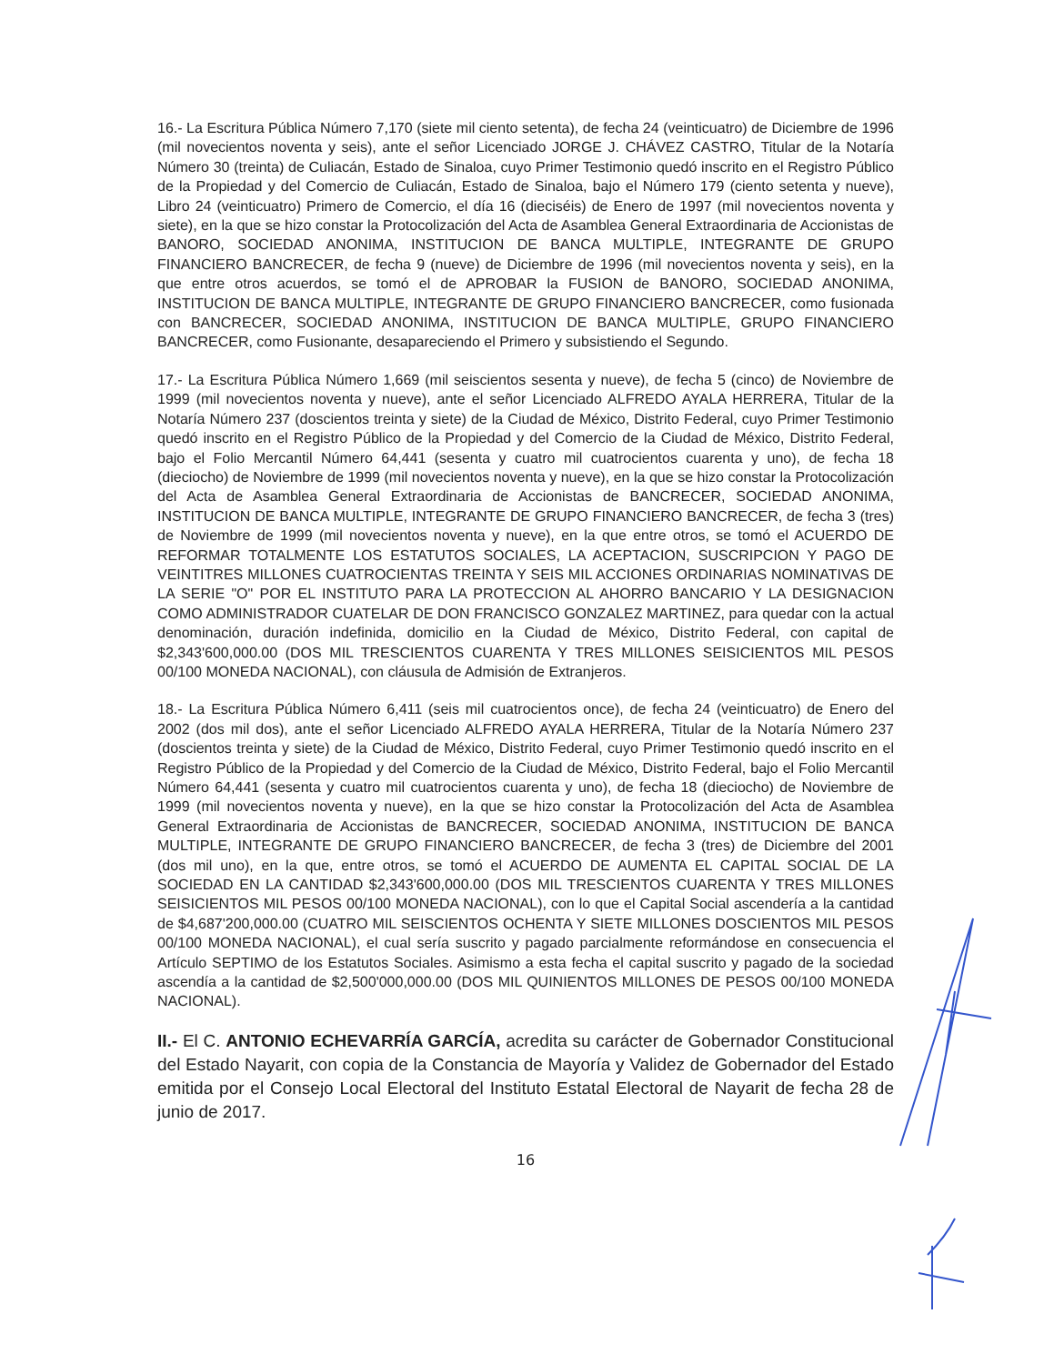16.- La Escritura Pública Número 7,170 (siete mil ciento setenta), de fecha 24 (veinticuatro) de Diciembre de 1996 (mil novecientos noventa y seis), ante el señor Licenciado JORGE J. CHÁVEZ CASTRO, Titular de la Notaría Número 30 (treinta) de Culiacán, Estado de Sinaloa, cuyo Primer Testimonio quedó inscrito en el Registro Público de la Propiedad y del Comercio de Culiacán, Estado de Sinaloa, bajo el Número 179 (ciento setenta y nueve), Libro 24 (veinticuatro) Primero de Comercio, el día 16 (dieciséis) de Enero de 1997 (mil novecientos noventa y siete), en la que se hizo constar la Protocolización del Acta de Asamblea General Extraordinaria de Accionistas de BANORO, SOCIEDAD ANONIMA, INSTITUCION DE BANCA MULTIPLE, INTEGRANTE DE GRUPO FINANCIERO BANCRECER, de fecha 9 (nueve) de Diciembre de 1996 (mil novecientos noventa y seis), en la que entre otros acuerdos, se tomó el de APROBAR la FUSION de BANORO, SOCIEDAD ANONIMA, INSTITUCION DE BANCA MULTIPLE, INTEGRANTE DE GRUPO FINANCIERO BANCRECER, como fusionada con BANCRECER, SOCIEDAD ANONIMA, INSTITUCION DE BANCA MULTIPLE, GRUPO FINANCIERO BANCRECER, como Fusionante, desapareciendo el Primero y subsistiendo el Segundo.
17.- La Escritura Pública Número 1,669 (mil seiscientos sesenta y nueve), de fecha 5 (cinco) de Noviembre de 1999 (mil novecientos noventa y nueve), ante el señor Licenciado ALFREDO AYALA HERRERA, Titular de la Notaría Número 237 (doscientos treinta y siete) de la Ciudad de México, Distrito Federal, cuyo Primer Testimonio quedó inscrito en el Registro Público de la Propiedad y del Comercio de la Ciudad de México, Distrito Federal, bajo el Folio Mercantil Número 64,441 (sesenta y cuatro mil cuatrocientos cuarenta y uno), de fecha 18 (dieciocho) de Noviembre de 1999 (mil novecientos noventa y nueve), en la que se hizo constar la Protocolización del Acta de Asamblea General Extraordinaria de Accionistas de BANCRECER, SOCIEDAD ANONIMA, INSTITUCION DE BANCA MULTIPLE, INTEGRANTE DE GRUPO FINANCIERO BANCRECER, de fecha 3 (tres) de Noviembre de 1999 (mil novecientos noventa y nueve), en la que entre otros, se tomó el ACUERDO DE REFORMAR TOTALMENTE LOS ESTATUTOS SOCIALES, LA ACEPTACION, SUSCRIPCION Y PAGO DE VEINTITRES MILLONES CUATROCIENTAS TREINTA Y SEIS MIL ACCIONES ORDINARIAS NOMINATIVAS DE LA SERIE "O" POR EL INSTITUTO PARA LA PROTECCION AL AHORRO BANCARIO Y LA DESIGNACION COMO ADMINISTRADOR CUATELAR DE DON FRANCISCO GONZALEZ MARTINEZ, para quedar con la actual denominación, duración indefinida, domicilio en la Ciudad de México, Distrito Federal, con capital de $2,343'600,000.00 (DOS MIL TRESCIENTOS CUARENTA Y TRES MILLONES SEISICIENTOS MIL PESOS 00/100 MONEDA NACIONAL), con cláusula de Admisión de Extranjeros.
18.- La Escritura Pública Número 6,411 (seis mil cuatrocientos once), de fecha 24 (veinticuatro) de Enero del 2002 (dos mil dos), ante el señor Licenciado ALFREDO AYALA HERRERA, Titular de la Notaría Número 237 (doscientos treinta y siete) de la Ciudad de México, Distrito Federal, cuyo Primer Testimonio quedó inscrito en el Registro Público de la Propiedad y del Comercio de la Ciudad de México, Distrito Federal, bajo el Folio Mercantil Número 64,441 (sesenta y cuatro mil cuatrocientos cuarenta y uno), de fecha 18 (dieciocho) de Noviembre de 1999 (mil novecientos noventa y nueve), en la que se hizo constar la Protocolización del Acta de Asamblea General Extraordinaria de Accionistas de BANCRECER, SOCIEDAD ANONIMA, INSTITUCION DE BANCA MULTIPLE, INTEGRANTE DE GRUPO FINANCIERO BANCRECER, de fecha 3 (tres) de Diciembre del 2001 (dos mil uno), en la que, entre otros, se tomó el ACUERDO DE AUMENTA EL CAPITAL SOCIAL DE LA SOCIEDAD EN LA CANTIDAD $2,343'600,000.00 (DOS MIL TRESCIENTOS CUARENTA Y TRES MILLONES SEISICIENTOS MIL PESOS 00/100 MONEDA NACIONAL), con lo que el Capital Social ascendería a la cantidad de $4,687'200,000.00 (CUATRO MIL SEISCIENTOS OCHENTA Y SIETE MILLONES DOSCIENTOS MIL PESOS 00/100 MONEDA NACIONAL), el cual sería suscrito y pagado parcialmente reformándose en consecuencia el Artículo SEPTIMO de los Estatutos Sociales. Asimismo a esta fecha el capital suscrito y pagado de la sociedad ascendía a la cantidad de $2,500'000,000.00 (DOS MIL QUINIENTOS MILLONES DE PESOS 00/100 MONEDA NACIONAL).
II.- El C. ANTONIO ECHEVARRÍA GARCÍA, acredita su carácter de Gobernador Constitucional del Estado Nayarit, con copia de la Constancia de Mayoría y Validez de Gobernador del Estado emitida por el Consejo Local Electoral del Instituto Estatal Electoral de Nayarit de fecha 28 de junio de 2017.
16